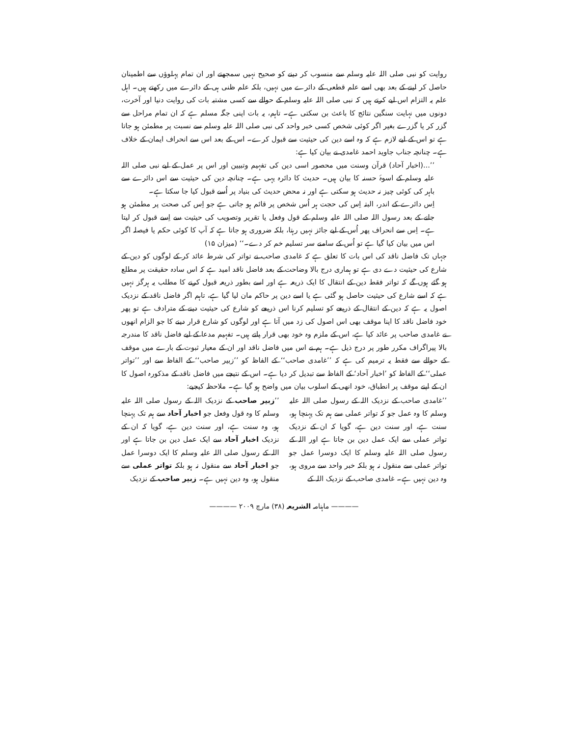روایت کو نبی صلی اللہ علیہ وسلم سے منسوب کر دینے کو صحیح نہیں سمجھتے اور ان تمام پہلوؤں سے اطمینان حاصل کر لینے کے بعد بھی اسے علم قطعی کے دائرے میں نہیں، بلکہ علم ظنی ہی کے دائرے میں رکھتے ہیں۔ اہل علم یہ التزام اس لیے کرتے ہیں کہ نبی صلی اللہ علیہ وسلم کے حوالے سے کسی مشتبہ بات کی روایت دنیا اور آخرت، دونوں میں نہایت سنگین نتائج کا باعث بن سکتی ہے۔ تاہم، یہ بات اپنی جگہ مسلم ہے کہ ان تمام مراحل سے گزر کر یا گزرے بغیر اگر کوئی شخص کسی خبر واحد کی نبی صلی اللہ علیہ وسلم سے نسبت پر مطمئن ہو جاتا ہے تو اس کے لیے لازم ہے کہ وہ اسے دین کی حیثیت سے قبول کرے۔ اس کے بعد اس سے انحراف ایمان کے خلاف ہے۔ چنانچہ جناب جاوید احمد غامدی نے بیان کیا ہے:
’’...(اخبار آحاد) قرآن وسنت میں محصور اسی دین کی تفہیم وتبیین اور اس پر عمل کے لیے نبی صلی اللہ علیہ وسلم کے اسوۂ حسنہ کا بیان ہیں۔ حدیث کا دائرہ یہی ہے۔ چنانچہ دین کی حیثیت سے اس دائرے سے باہر کی کوئی چیز نہ حدیث ہو سکتی ہے اور نہ محض حدیث کی بنیاد پر اُسے قبول کیا جا سکتا ہے۔
اِس دائرے کے اندر، البتہ اِس کی حجت ہر اُس شخص پر قائم ہو جاتی ہے جو اِس کی صحت پر مطمئن ہو جانے کے بعد رسول اللہ صلی اللہ علیہ وسلم کے قول وفعل یا تقریر وتصویب کی حیثیت سے اِسے قبول کر لیتا ہے۔ اِس سے انحراف پھر اُس کے لیے جائز نہیں رہتا، بلکہ ضروری ہو جاتا ہے کہ آپ کا کوئی حکم یا فیصلہ اگر اس میں بیان کیا گیا ہے تو اُس کے سامنے سر تسلیم خم کر دے۔‘‘ (میزان ۱۵)
جہاں تک فاضل ناقد کی اس بات کا تعلق ہے کہ غامدی صاحب نے تواتر کی شرط عائد کر کے لوگوں کو دین کے شارع کی حیثیت دے دی ہے تو ہماری درج بالا وضاحت کے بعد فاضل ناقد امید ہے کہ اس سادہ حقیقت پر مطلع ہو گئے ہوں گے کہ تواتر فقط دین کے انتقال کا ایک ذریعہ ہے اور اسے بطور ذریعہ قبول کرنے کا مطلب یہ ہرگز نہیں ہے کہ اسے شارع کی حیثیت حاصل ہو گئی ہے یا اسے دین پر حاکم مان لیا گیا ہے، تاہم اگر فاضل ناقد کے نزدیک اصول یہ ہے کہ دین کے انتقال کے ذریعے کو تسلیم کرنا اس ذریعے کو شارع کی حیثیت دینے کے مترادف ہے تو پھر خود فاضل ناقد کا اپنا موقف بھی اس اصول کی زد میں آتا ہے اور لوگوں کو شارع قرار دینے کا جو الزام انھوں نے غامدی صاحب پر عائد کیا ہے، اس کے ملزم وہ خود بھی قرار پاتے ہیں۔ تفہیم مدعا کے لیے فاضل ناقد کا مندرجہ بالا پیراگراف مکرر طور پر درج ذیل ہے۔ ہم نے اس میں فاضل ناقد اور ان کے معیار ثبوت کے بارے میں موقف کے حوالے سے فقط یہ ترمیم کی ہے کہ ’’غامدی صاحب‘‘ کے الفاظ کو ’’زبیر صاحب‘‘ کے الفاظ سے اور ’’تواتر عملی‘‘ کے الفاظ کو ’اخبار آحاد‘ کے الفاظ سے تبدیل کر دیا ہے۔ اس کے نتیجے میں فاضل ناقد کے مذکورہ اصول کا ان کے اپنے موقف پر انطباق، خود انھی کے اسلوب بیان میں واضح ہو گیا ہے۔ ملاحظہ کیجیے:
’’غامدی صاحب کے نزدیک اللہ کے رسول صلی اللہ علیہ وسلم کا وہ عمل جو کہ تواتر عملی سے ہم تک پہنچا ہو، سنت ہے، اور سنت دین ہے، گویا کہ ان کے نزدیک تواتر عملی سے ایک عمل دین بن جاتا ہے اور اللہ کے رسول صلی اللہ علیہ وسلم کا ایک دوسرا عمل جو تواتر عملی سے منقول نہ ہو بلکہ خبر واحد سے مروی ہو، وہ دین نہیں ہے۔ غامدی صاحب کے نزدیک اللہ کے
’’زبیر صاحب کے نزدیک اللہ کے رسول صلی اللہ علیہ وسلم کا وہ قول وفعل جو اخبار آحاد سے ہم تک پہنچا ہو، وہ سنت ہے، اور سنت دین ہے، گویا کہ ان کے نزدیک اخبار آحاد سے ایک عمل دین بن جاتا ہے اور اللہ کے رسول صلی اللہ علیہ وسلم کا ایک دوسرا عمل جو اخبار آحاد سے منقول نہ ہو بلکہ تواتر عملی سے منقول ہو، وہ دین نہیں ہے۔ زبیر صاحب کے نزدیک
———— ماہنامہ الشریعہ (۳۸) مارچ ۲۰۰۹ ————